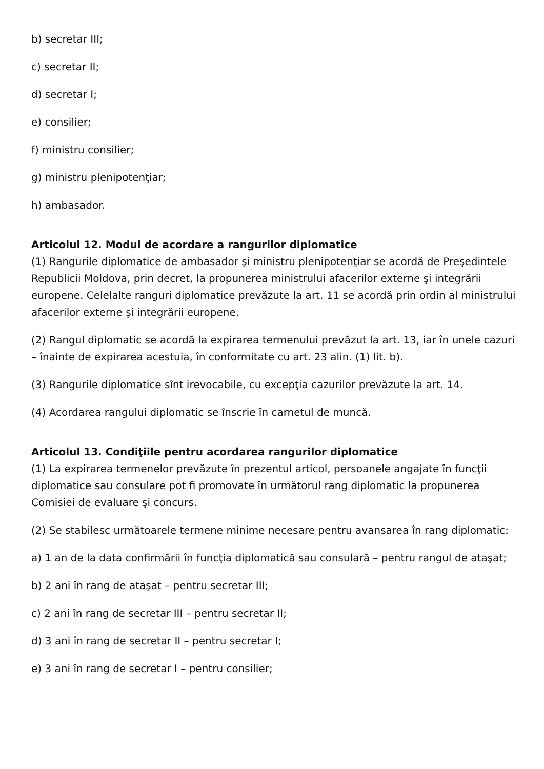b) secretar III;
c) secretar II;
d) secretar I;
e) consilier;
f) ministru consilier;
g) ministru plenipotenţiar;
h) ambasador.
Articolul 12. Modul de acordare a rangurilor diplomatice
(1) Rangurile diplomatice de ambasador şi ministru plenipotenţiar se acordă de Preşedintele Republicii Moldova, prin decret, la propunerea ministrului afacerilor externe şi integrării europene. Celelalte ranguri diplomatice prevăzute la art. 11 se acordă prin ordin al ministrului afacerilor externe şi integrării europene.
(2) Rangul diplomatic se acordă la expirarea termenului prevăzut la art. 13, iar în unele cazuri – înainte de expirarea acestuia, în conformitate cu art. 23 alin. (1) lit. b).
(3) Rangurile diplomatice sînt irevocabile, cu excepţia cazurilor prevăzute la art. 14.
(4) Acordarea rangului diplomatic se înscrie în carnetul de muncă.
Articolul 13. Condiţiile pentru acordarea rangurilor diplomatice
(1) La expirarea termenelor prevăzute în prezentul articol, persoanele angajate în funcţii diplomatice sau consulare pot fi promovate în următorul rang diplomatic la propunerea Comisiei de evaluare şi concurs.
(2) Se stabilesc următoarele termene minime necesare pentru avansarea în rang diplomatic:
a) 1 an de la data confirmării în funcţia diplomatică sau consulară – pentru rangul de ataşat;
b) 2 ani în rang de ataşat – pentru secretar III;
c) 2 ani în rang de secretar III – pentru secretar II;
d) 3 ani în rang de secretar II – pentru secretar I;
e) 3 ani în rang de secretar I – pentru consilier;